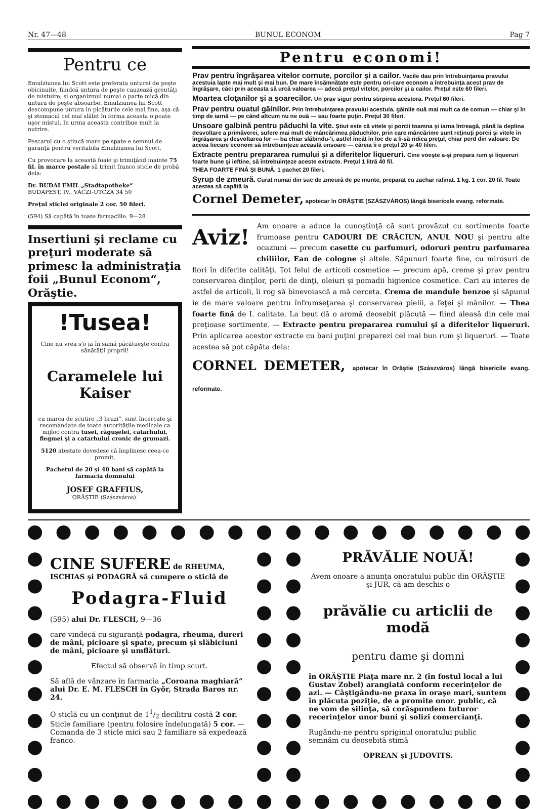Nr. 47—48 BUNUL ECONOM Pag 7
Pentru ce
Emulziunea lui Scott este preferata unturei de peşte obicinuite, fiindcă untura de peşte cauzează greutăţi de mistuire, şi organizmul numai o parte mică din untura de peşte absoarbe. Emulziunea lui Scott descompune untura in picăturile cele mai fine, aşa că şi stomacul cel mai slăbit în forma aceasta o poate uşor mistui. In urma aceasta contribue mult la nutrire.
Pescarul cu o ştiucă mare pe spate e semnul de garanţă pentru veritabila Emulziunea lui Scott.
Cu provocare la această foaie şi trimiţând inainte 75 fil. în marce postale să trimit franco sticle de probă dela:
Dr. BUDAI EMIL „Stadtapotheke“
BUDAPEST, IV., VÁCZI-UTCZA 34 50
Preţul sticlei originale 2 cor. 50 fileri.
(594) Să capătă în toate farmaciile. 9—28
Insertiuni şi reclame cu preţuri moderate să primesc la administraţia foii „Bunul Econom“, Orăştie.
!Tusea!
Cine nu vrea s'o ia în samă păcătueşte contra sănătăţii proprii!
Caramelele lui Kaiser
cu marca de scutire „3 brazi“, sunt încercate şi recomandate de toate autorităţile medicale ca mijloc contra tusei, răguşelei, catarhului, flegmei şi a catarhului cronic de grumazi.
5120 atestate dovedesc că împlinesc ceea-ce promit.
Pachetul de 20 şi 40 bani să capătă la farmacia domnului
JOSEF GRAFFIUS,
ORĂŞTIE (Szászváros).
Pentru economi!
Prav pentru îngrăşarea vitelor cornute, porcilor şi a cailor. Vacile dau prin întrebuinţarea pravului acestuia lapte mai mult şi mai bun. De mare însămnătate este pentru ori-care econom a întrebuinţa acest prav de îngrăşare, căci prin aceasta să urcă valoarea — adecă preţul vitelor, porcilor şi a cailor. Preţul este 60 fileri.
Moartea cloţanilor şi a şoarecilor. Un prav sigur pentru stirpirea acestora. Preţul 60 fileri.
Prav pentru ouatul găinilor. Prin întrebuinţarea pravului acestuia, găinile ouă mai mult ca de comun — chiar şi în timp de iarnă — pe când altcum nu ne ouă — sau foarte puţin. Preţul 30 fileri.
Unsoare galbină pentru păduchi la vite. Ştiut este că vitele şi porcii toamna şi iarna întreagă, până la deplina desvoltare a primăverei, sufere mai mult de mâncărimea păduchilor, prin care mâncărime sunt reţinuţi porcii şi vitele în îngrăşarea şi desvoltarea lor — ba chiar slăbindu-'i, astfel încât în loc de a li-să ridica preţul, chiar perd din valoare. De aceea fiecare econom să întrebuinţeze această unsoare — căreia îi e preţul 20 şi 40 fileri.
Extracte pentru prepararea rumului şi a diferitelor liqueruri. Cine voeşte a-şi prepara rum şi liqueruri foarte bune şi ieftine, să întrebuinţeze aceste extracte. Preţul 1 litră 40 fil.
THEA FOARTE FINĂ ŞI BUNĂ. 1 pachet 20 fileri.
Syrup de zmeură. Curat numai din suc de zmeură de pe munte, preparat cu zachar rafinat. 1 kg. 1 cor. 20 fil. Toate acestea să capătă la
Cornel Demeter, apotecar în ORĂŞTIE (SZÁSZVÁROS) lângă bisericele evang. reformate.
Aviz! Am onoare a aduce la cunoştinţă că sunt provăzut cu sortimente foarte frumoase pentru CADOURI DE CRĂCIUN, ANUL NOU şi pentru alte ocaziuni — precum casette cu parfumuri, odoruri pentru parfumarea chiliilor, Ean de cologne şi altele. Săpunuri foarte fine, cu mirosuri de flori în diferite calităţi. Tot felul de articoli cosmetice — precum apă, creme şi prav pentru conservarea dinţilor, perii de dinţi, oleiuri şi pomadii higienice cosmetice. Cari au interes de astfel de articoli, îi rog să binevoiască a mă cerceta. Crema de mandule benzoe şi săpunul ie de mare valoare pentru înfrumseţarea şi conservarea pielii, a feţei şi mânilor. — Thea foarte fină de I. calitate. La beut dă o aromă deosebit plăcută — fiind aleasă din cele mai preţioase sortimente. — Extracte pentru prepararea rumului şi a diferitelor liqueruri. Prin aplicarea acestor extracte cu bani puţini preparezi cel mai bun rum şi liqueruri. — Toate acestea să pot căpăta dela:
CORNEL DEMETER, apotecar în Orăştie (Szászváros) lângă bisericile evang. reformate.
CINE SUFERE de RHEUMA, ISCHIAS şi PODAGRĂ să cumpere o sticlă de
Podagra-Fluid
(595) alui Dr. FLESCH, 9—36
care vindecă cu siguranţă podagra, rheuma, dureri de mâni, picioare şi spate, precum şi slăbiciuni de mâni, picioare şi umflături.
Efectul să observă în timp scurt.
Să află de vânzare în farmacia „Coroana maghiară“ alui Dr. E. M. FLESCH în Győr, Strada Baros nr. 24.
O sticlă cu un conţinut de 11/2 decilitru costă 2 cor. Sticle familiare (pentru folosire îndelungată) 5 cor. — Comanda de 3 sticle mici sau 2 familiare să expedează franco.
PRĂVĂLIE NOUĂ!
Avem onoare a anunţa onoratului public din ORĂŞTIE şi JUR, că am deschis o
prăvălie cu articlii de modă
pentru dame şi domni
în ORĂŞTIE Piaţa mare nr. 2 (în fostul local a lui Gustav Zobel) arangiată conform recerinţelor de azi. — Câştigându-ne praxa în oraşe mari, suntem în plăcuta poziţie, de a promite onor. public, că ne vom de silinţa, să corăspundem tuturor recerinţelor unor buni şi solizi comercianţi.
Rugându-ne pentru spriginul onoratului public semnăm cu deosebită stimă
OPREAN şi JUDOVITS.